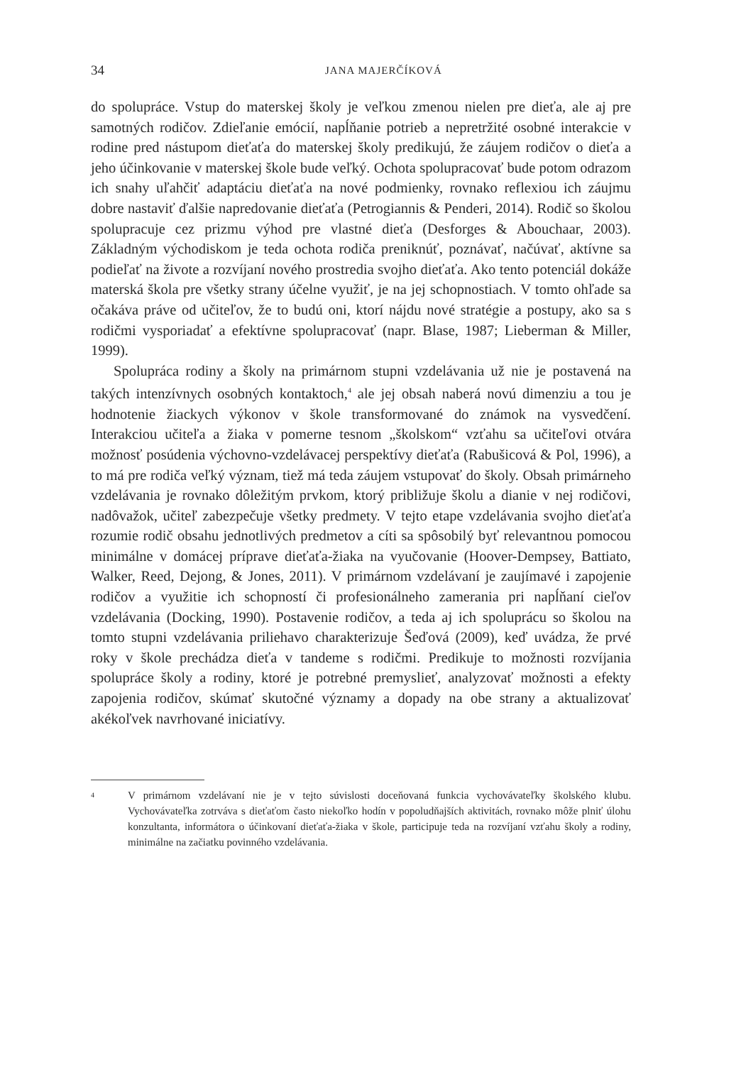34 JANA MAJERČÍKOVÁ
do spolupráce. Vstup do materskej školy je veľkou zmenou nielen pre dieťa, ale aj pre samotných rodičov. Zdieľanie emócií, napĺňanie potrieb a nepretržité osobné interakcie v rodine pred nástupom dieťaťa do materskej školy predikujú, že záujem rodičov o dieťa a jeho účinkovanie v materskej škole bude veľký. Ochota spolupracovať bude potom odrazom ich snahy uľahčiť adaptáciu dieťaťa na nové podmienky, rovnako reflexiou ich záujmu dobre nastaviť ďalšie napredovanie dieťaťa (Petrogiannis & Penderi, 2014). Rodič so školou spolupracuje cez prizmu výhod pre vlastné dieťa (Desforges & Abouchaar, 2003). Základným východiskom je teda ochota rodiča preniknúť, poznávať, načúvať, aktívne sa podieľať na živote a rozvíjaní nového prostredia svojho dieťaťa. Ako tento potenciál dokáže materská škola pre všetky strany účelne využiť, je na jej schopnostiach. V tomto ohľade sa očakáva práve od učiteľov, že to budú oni, ktorí nájdu nové stratégie a postupy, ako sa s rodičmi vysporiadať a efektívne spolupracovať (napr. Blase, 1987; Lieberman & Miller, 1999).
Spolupráca rodiny a školy na primárnom stupni vzdelávania už nie je postavená na takých intenzívnych osobných kontaktoch,<sup>4</sup> ale jej obsah naberá novú dimenziu a tou je hodnotenie žiackych výkonov v škole transformované do známok na vysvedčení. Interakciou učiteľa a žiaka v pomerne tesnom „školskom“ vzťahu sa učiteľovi otvára možnosť posúdenia výchovno-vzdelávacej perspektívy dieťaťa (Rabušicová & Pol, 1996), a to má pre rodiča veľký význam, tiež má teda záujem vstupovať do školy. Obsah primárneho vzdelávania je rovnako dôležitým prvkom, ktorý približuje školu a dianie v nej rodičovi, nadôvažok, učiteľ zabezpečuje všetky predmety. V tejto etape vzdelávania svojho dieťaťa rozumie rodič obsahu jednotlivých predmetov a cíti sa spôsobilý byť relevantnou pomocou minimálne v domácej príprave dieťaťa-žiaka na vyučovanie (Hoover-Dempsey, Battiato, Walker, Reed, Dejong, & Jones, 2011). V primárnom vzdelávaní je zaujímavé i zapojenie rodičov a využitie ich schopností či profesionálneho zamerania pri napĺňaní cieľov vzdelávania (Docking, 1990). Postavenie rodičov, a teda aj ich spoluprácu so školou na tomto stupni vzdelávania priliehavo charakterizuje Šeďová (2009), keď uvádza, že prvé roky v škole prechádza dieťa v tandeme s rodičmi. Predikuje to možnosti rozvíjania spolupráce školy a rodiny, ktoré je potrebné premyslieť, analyzovať možnosti a efekty zapojenia rodičov, skúmať skutočné významy a dopady na obe strany a aktualizovať akékoľvek navrhované iniciatívy.
4 V primárnom vzdelávaní nie je v tejto súvislosti doceňovaná funkcia vychovávateľky školského klubu. Vychovávateľka zotrváva s dieťaťom často niekoľko hodín v popoludňajších aktivitách, rovnako môže plniť úlohu konzultanta, informátora o účinkovaní dieťaťa-žiaka v škole, participuje teda na rozvíjaní vzťahu školy a rodiny, minimálne na začiatku povinného vzdelávania.